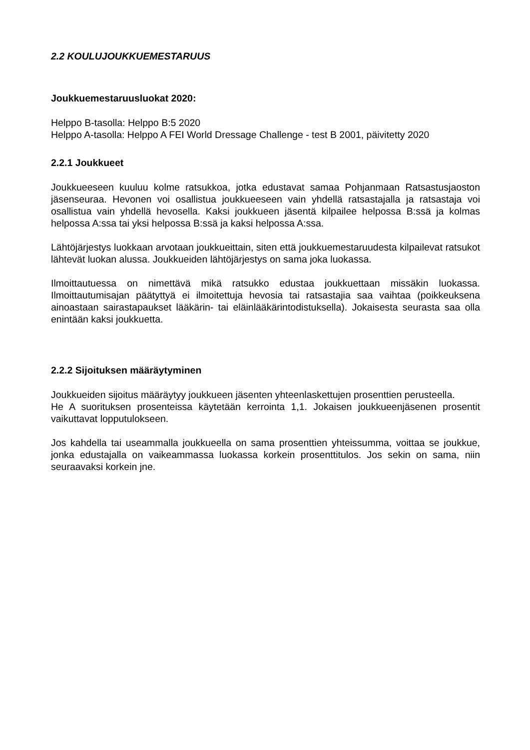2.2 KOULUJOUKKUEMESTARUUS
Joukkuemestaruusluokat 2020:
Helppo B-tasolla: Helppo B:5 2020
Helppo A-tasolla: Helppo A FEI World Dressage Challenge - test B 2001, päivitetty 2020
2.2.1 Joukkueet
Joukkueeseen kuuluu kolme ratsukkoa, jotka edustavat samaa Pohjanmaan Ratsastusjaoston jäsenseuraa. Hevonen voi osallistua joukkueeseen vain yhdellä ratsastajalla ja ratsastaja voi osallistua vain yhdellä hevosella. Kaksi joukkueen jäsentä kilpailee helpossa B:ssä ja kolmas helpossa A:ssa tai yksi helpossa B:ssä ja kaksi helpossa A:ssa.
Lähtöjärjestys luokkaan arvotaan joukkueittain, siten että joukkuemestaruudesta kilpailevat ratsukot lähtevät luokan alussa. Joukkueiden lähtöjärjestys on sama joka luokassa.
Ilmoittautuessa on nimettävä mikä ratsukko edustaa joukkuettaan missäkin luokassa. Ilmoittautumisajan päätyttyä ei ilmoitettuja hevosia tai ratsastajia saa vaihtaa (poikkeuksena ainoastaan sairastapaukset lääkärin- tai eläinlääkärintodistuksella). Jokaisesta seurasta saa olla enintään kaksi joukkuetta.
2.2.2 Sijoituksen määräytyminen
Joukkueiden sijoitus määräytyy joukkueen jäsenten yhteenlaskettujen prosenttien perusteella.
He A suorituksen prosenteissa käytetään kerrointa 1,1. Jokaisen joukkueenjäsenen prosentit vaikuttavat lopputulokseen.
Jos kahdella tai useammalla joukkueella on sama prosenttien yhteissumma, voittaa se joukkue, jonka edustajalla on vaikeammassa luokassa korkein prosenttitulos. Jos sekin on sama, niin seuraavaksi korkein jne.